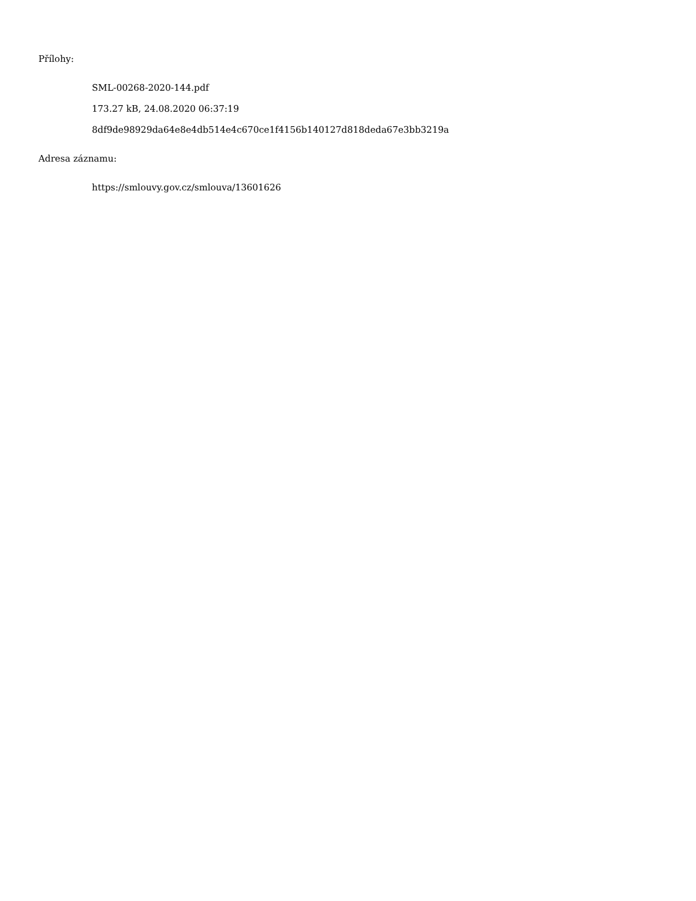Přílohy:
SML-00268-2020-144.pdf
173.27 kB, 24.08.2020 06:37:19
8df9de98929da64e8e4db514e4c670ce1f4156b140127d818deda67e3bb3219a
Adresa záznamu:
https://smlouvy.gov.cz/smlouva/13601626